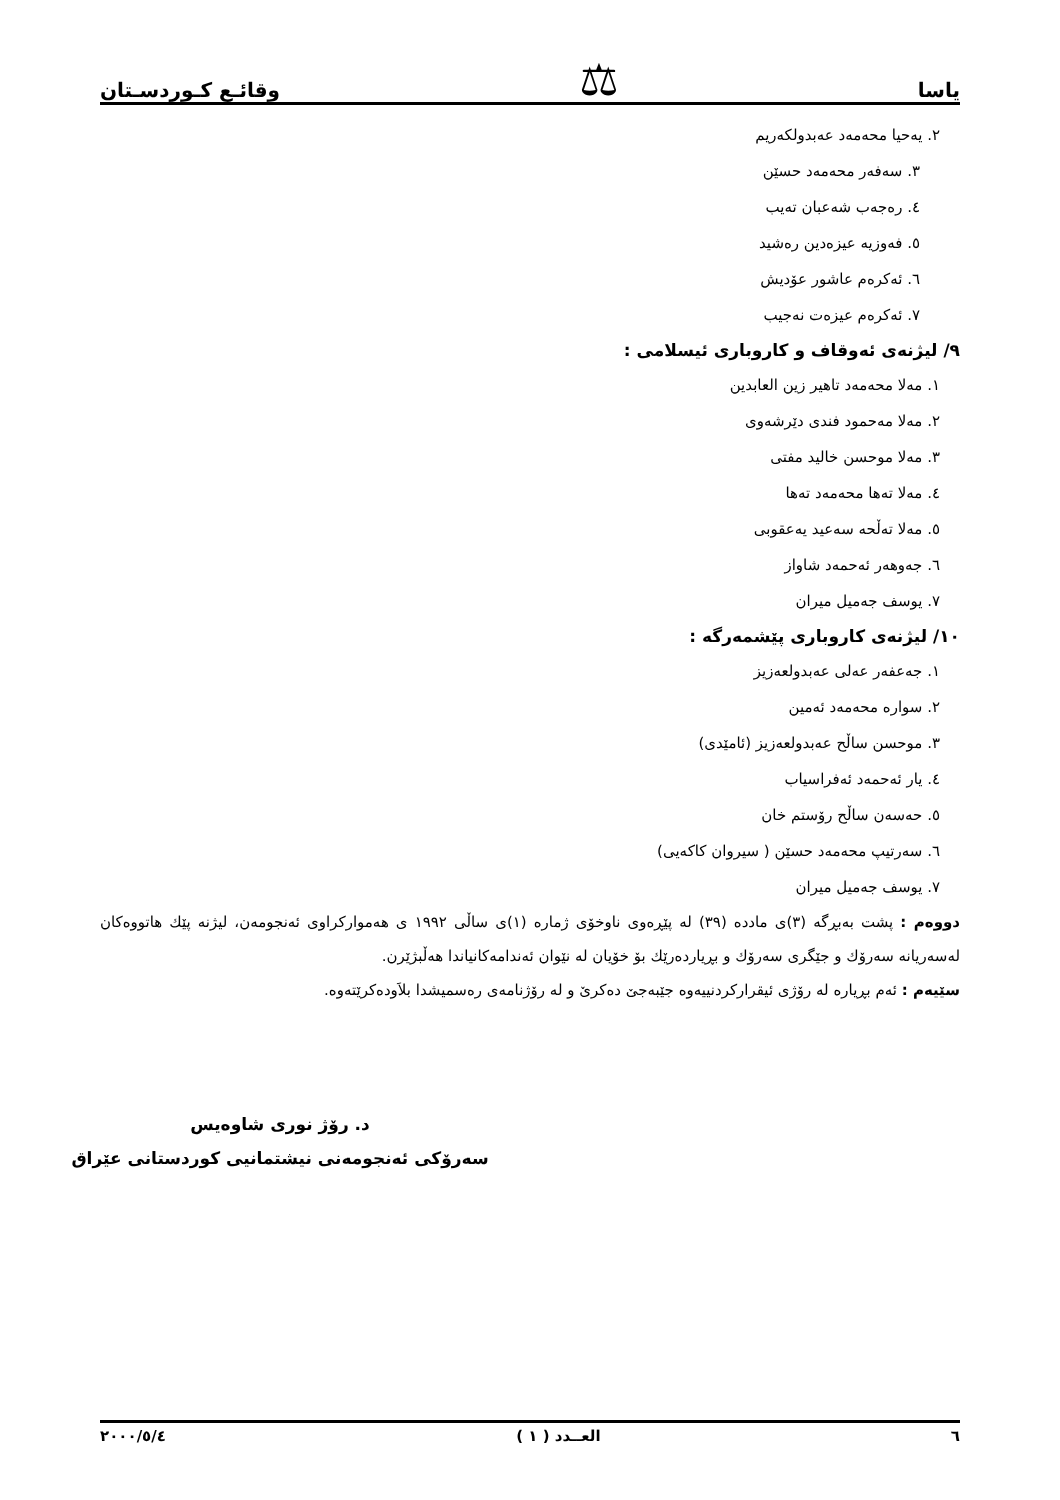یاسا ⚖ وقائـع كـوردسـتان
٢. یەحیا محەمەد عەبدولكەریم
٣. سەفەر محەمەد حسێن
٤. رەجەب شەعبان تەیب
٥. فەوزیە عیزەدین رەشید
٦. ئەكرەم عاشور عۆدیش
٧. ئەكرەم عیزەت نەجیب
٩/ لیژنەی ئەوقاف و كاروباری ئیسلامی :
١. مەلا محەمەد تاهیر زین العابدین
٢. مەلا مەحمود فندی دێرشەوی
٣. مەلا موحسن خالید مفتی
٤. مەلا تەها محەمەد تەها
٥. مەلا تەڵحە سەعید یەعقوبی
٦. جەوهەر ئەحمەد شاواز
٧. یوسف جەمیل میران
١٠/ لیژنەی كاروباری پێشمەرگە :
١. جەعفەر عەلی عەبدولعەزیز
٢. سوارە محەمەد ئەمین
٣. موحسن ساڵح عەبدولعەزیز (ئامێدی)
٤. یار ئەحمەد ئەفراسیاب
٥. حەسەن ساڵح رۆستم خان
٦. سەرتیپ محەمەد حسێن ( سیروان كاكەیی)
٧. یوسف جەمیل میران
دووەم : پشت بەبڕگە (٣)ی مادده (٣٩) لە پێڕەوی ناوخۆی ژمارە (١)ی ساڵی ١٩٩٢ ی هەمواركراوی ئەنجومەن، لیژنە پێك هاتووەكان لەسەریانە سەرۆك و جێگری سەرۆك و بڕیاردەرێك بۆ خۆیان لە نێوان ئەندامەكانیاندا هەڵبژێرن.
سێیەم : ئەم بڕیارە لە رۆژی ئیقراركردنییەوە جێبەجێ دەكرێ و لە رۆژنامەی رەسمیشدا بلاَودەكرێتەوە.
د. رۆژ نوری شاوەیس
سەرۆكی ئەنجومەنی نیشتمانیی كوردستانی عێراق
٦ العــدد ( ١ ) ٢٠٠٠/٥/٤